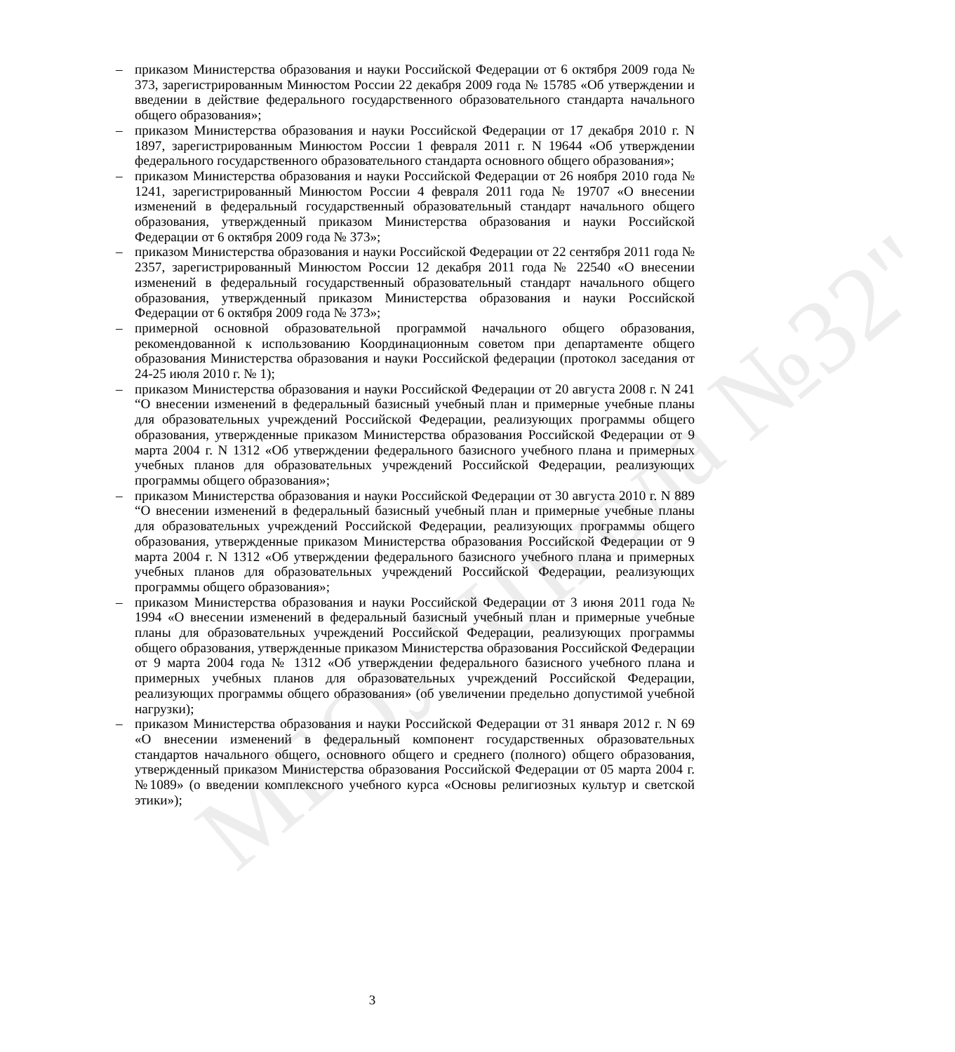МБОУ"Школа №32"
– приказом Министерства образования и науки Российской Федерации от 6 октября 2009 года № 373, зарегистрированным Минюстом России 22 декабря 2009 года № 15785 «Об утверждении и введении в действие федерального государственного образовательного стандарта начального общего образования»;
– приказом Министерства образования и науки Российской Федерации от 17 декабря 2010 г. N 1897, зарегистрированным Минюстом России 1 февраля 2011 г. N 19644 «Об утверждении федерального государственного образовательного стандарта основного общего образования»;
– приказом Министерства образования и науки Российской Федерации от 26 ноября 2010 года № 1241, зарегистрированный Минюстом России 4 февраля 2011 года № 19707 «О внесении изменений в федеральный государственный образовательный стандарт начального общего образования, утвержденный приказом Министерства образования и науки Российской Федерации от 6 октября 2009 года № 373»;
– приказом Министерства образования и науки Российской Федерации от 22 сентября 2011 года № 2357, зарегистрированный Минюстом России 12 декабря 2011 года № 22540 «О внесении изменений в федеральный государственный образовательный стандарт начального общего образования, утвержденный приказом Министерства образования и науки Российской Федерации от 6 октября 2009 года № 373»;
– примерной основной образовательной программой начального общего образования, рекомендованной к использованию Координационным советом при департаменте общего образования Министерства образования и науки Российской федерации (протокол заседания от 24-25 июля 2010 г. № 1);
– приказом Министерства образования и науки Российской Федерации от 20 августа 2008 г. N 241 “О внесении изменений в федеральный базисный учебный план и примерные учебные планы для образовательных учреждений Российской Федерации, реализующих программы общего образования, утвержденные приказом Министерства образования Российской Федерации от 9 марта 2004 г. N 1312 «Об утверждении федерального базисного учебного плана и примерных учебных планов для образовательных учреждений Российской Федерации, реализующих программы общего образования»;
– приказом Министерства образования и науки Российской Федерации от 30 августа 2010 г. N 889 “О внесении изменений в федеральный базисный учебный план и примерные учебные планы для образовательных учреждений Российской Федерации, реализующих программы общего образования, утвержденные приказом Министерства образования Российской Федерации от 9 марта 2004 г. N 1312 «Об утверждении федерального базисного учебного плана и примерных учебных планов для образовательных учреждений Российской Федерации, реализующих программы общего образования»;
– приказом Министерства образования и науки Российской Федерации от 3 июня 2011 года № 1994 «О внесении изменений в федеральный базисный учебный план и примерные учебные планы для образовательных учреждений Российской Федерации, реализующих программы общего образования, утвержденные приказом Министерства образования Российской Федерации от 9 марта 2004 года № 1312 «Об утверждении федерального базисного учебного плана и примерных учебных планов для образовательных учреждений Российской Федерации, реализующих программы общего образования» (об увеличении предельно допустимой учебной нагрузки);
– приказом Министерства образования и науки Российской Федерации от 31 января 2012 г. N 69 «О внесении изменений в федеральный компонент государственных образовательных стандартов начального общего, основного общего и среднего (полного) общего образования, утвержденный приказом Министерства образования Российской Федерации от 05 марта 2004 г. №1089» (о введении комплексного учебного курса «Основы религиозных культур и светской этики»);
3